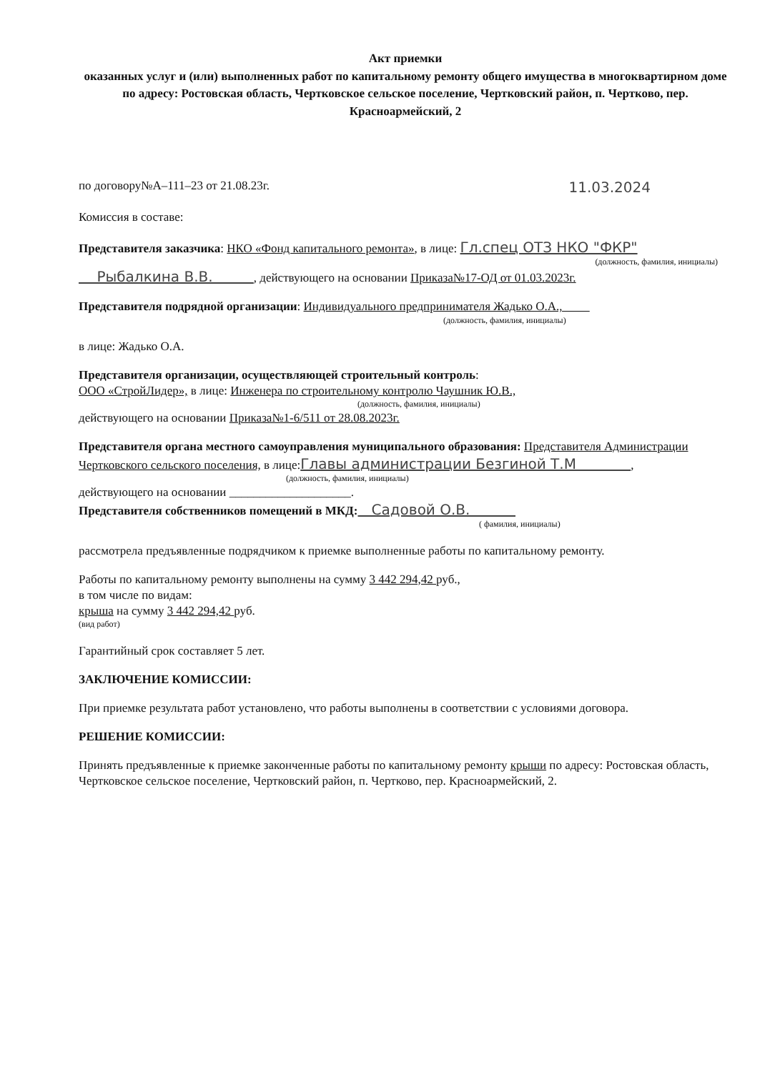Акт приемки
оказанных услуг и (или) выполненных работ по капитальному ремонту общего имущества в многоквартирном доме
по адресу: Ростовская область, Чертковское сельское поселение, Чертковский район, п. Чертково, пер. Красноармейский, 2
по договору№А–111–23 от 21.08.23г. 11.03.2024
Комиссия в составе:
Представителя заказчика: НКО «Фонд капитального ремонта», в лице: Гл.спец ОТЗ НКО "ФКР"
(должность, фамилия, инициалы)
Рыбалкина В.В. , действующего на основании Приказа№17-ОД от 01.03.2023г.
Представителя подрядной организации: Индивидуального предпринимателя Жадько О.А.,
(должность, фамилия, инициалы)
в лице: Жадько О.А.
Представителя организации, осуществляющей строительный контроль:
ООО «СтройЛидер», в лице: Инженера по строительному контролю Чаушник Ю.В.,
(должность, фамилия, инициалы)
действующего на основании Приказа№1-6/511 от 28.08.2023г.
Представителя органа местного самоуправления муниципального образования: Представителя Администрации Чертковского сельского поселения, в лице:Главы администрации Безгиной Т.М ,
(должность, фамилия, инициалы)
действующего на основании ____________________.
Представителя собственников помещений в МКД: Садовой О.В.
( фамилия, инициалы)
рассмотрела предъявленные подрядчиком к приемке выполненные работы по капитальному ремонту.
Работы по капитальному ремонту выполнены на сумму 3 442 294,42 руб.,
в том числе по видам:
крыша на сумму 3 442 294,42 руб.
(вид работ)
Гарантийный срок составляет 5 лет.
ЗАКЛЮЧЕНИЕ КОМИССИИ:
При приемке результата работ установлено, что работы выполнены в соответствии с условиями договора.
РЕШЕНИЕ КОМИССИИ:
Принять предъявленные к приемке законченные работы по капитальному ремонту крыши по адресу: Ростовская область, Чертковское сельское поселение, Чертковский район, п. Чертково, пер. Красноармейский, 2.